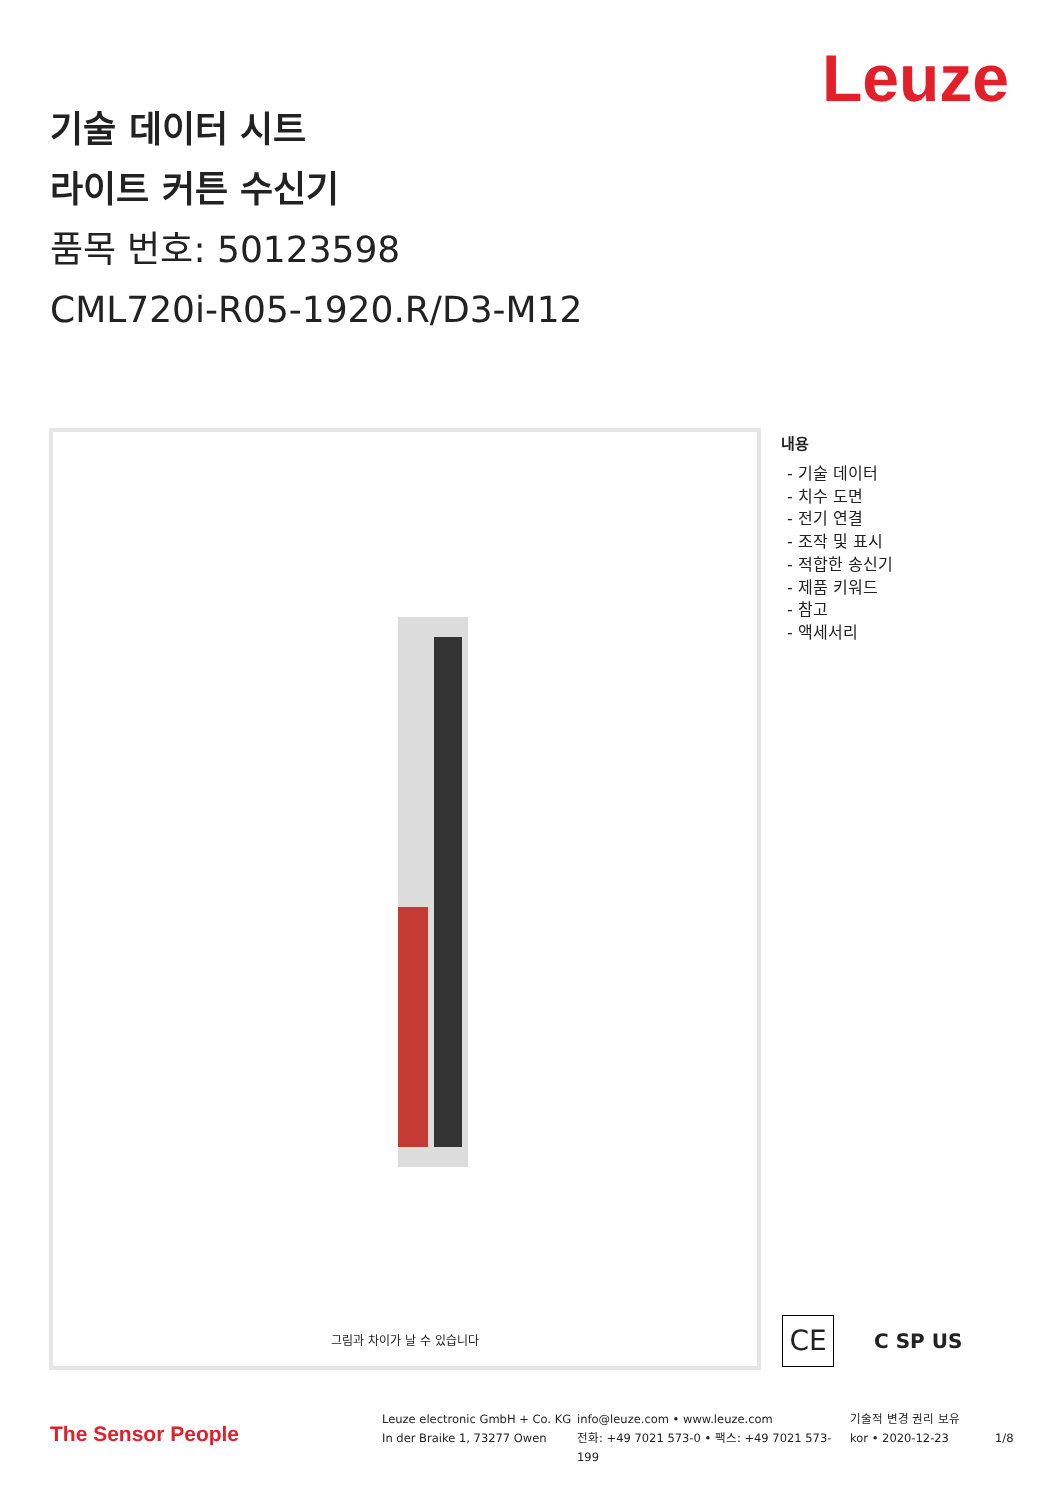Leuze
기술 데이터 시트
라이트 커튼 수신기
품목 번호: 50123598
CML720i-R05-1920.R/D3-M12
그림과 차이가 날 수 있습니다
내용
- 기술 데이터
- 치수 도면
- 전기 연결
- 조작 및 표시
- 적합한 송신기
- 제품 키워드
- 참고
- 액세서리
CE
C SP US
The Sensor People
Leuze electronic GmbH + Co. KG
In der Braike 1, 73277 Owen
info@leuze.com • www.leuze.com
전화: +49 7021 573-0 • 팩스: +49 7021 573-199
기술적 변경 권리 보유
kor • 2020-12-23
1/8